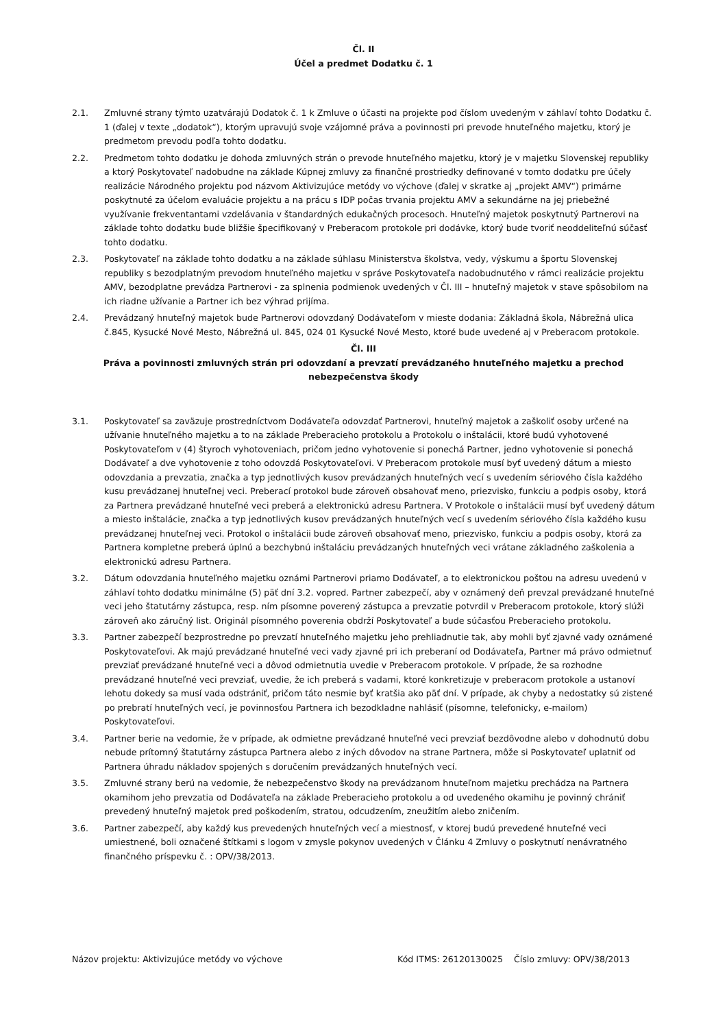Čl. II
Účel a predmet Dodatku č. 1
2.1. Zmluvné strany týmto uzatvárajú Dodatok č. 1 k Zmluve o účasti na projekte pod číslom uvedeným v záhlaví tohto Dodatku č. 1 (ďalej v texte „dodatok“), ktorým upravujú svoje vzájomné práva a povinnosti pri prevode hnuteľného majetku, ktorý je predmetom prevodu podľa tohto dodatku.
2.2. Predmetom tohto dodatku je dohoda zmluvných strán o prevode hnuteľného majetku, ktorý je v majetku Slovenskej republiky a ktorý Poskytovateľ nadobudne na základe Kúpnej zmluvy za finančné prostriedky definované v tomto dodatku pre účely realizácie Národného projektu pod názvom Aktivizujúce metódy vo výchove (ďalej v skratke aj „projekt AMV“) primárne poskytnuté za účelom evaluácie projektu a na prácu s IDP počas trvania projektu AMV a sekundárne na jej priebežné využívanie frekventantami vzdelávania v štandardných edukačných procesoch. Hnuteľný majetok poskytnutý Partnerovi na základe tohto dodatku bude bližšie špecifikovaný v Preberacom protokole pri dodávke, ktorý bude tvoriť neoddeliteľnú súčasť tohto dodatku.
2.3. Poskytovateľ na základe tohto dodatku a na základe súhlasu Ministerstva školstva, vedy, výskumu a športu Slovenskej republiky s bezodplatným prevodom hnuteľného majetku v správe Poskytovateľa nadobudnutého v rámci realizácie projektu AMV, bezodplatne prevádza Partnerovi - za splnenia podmienok uvedených v Čl. III – hnuteľný majetok v stave spôsobilom na ich riadne užívanie a Partner ich bez výhrad prijíma.
2.4. Prevádzaný hnuteľný majetok bude Partnerovi odovzdaný Dodávateľom v mieste dodania: Základná škola, Nábrežná ulica č.845, Kysucké Nové Mesto, Nábrežná ul. 845, 024 01 Kysucké Nové Mesto, ktoré bude uvedené aj v Preberacom protokole.
Čl. III
Práva a povinnosti zmluvných strán pri odovzdaní a prevzatí prevádzaného hnuteľného majetku a prechod nebezpečenstva škody
3.1. Poskytovateľ sa zaväzuje prostredníctvom Dodávateľa odovzdať Partnerovi, hnuteľný majetok a zaškoliť osoby určené na užívanie hnuteľného majetku a to na základe Preberacieho protokolu a Protokolu o inštalácii, ktoré budú vyhotovené Poskytovateľom v (4) štyroch vyhotoveniach, pričom jedno vyhotovenie si ponechá Partner, jedno vyhotovenie si ponechá Dodávateľ a dve vyhotovenie z toho odovzdá Poskytovateľovi. V Preberacom protokole musí byť uvedený dátum a miesto odovzdania a prevzatia, značka a typ jednotlivých kusov prevádzaných hnuteľných vecí s uvedením sériového čísla každého kusu prevádzanej hnuteľnej veci. Preberací protokol bude zároveň obsahovať meno, priezvisko, funkciu a podpis osoby, ktorá za Partnera prevádzané hnuteľné veci preberá a elektronickú adresu Partnera. V Protokole o inštalácii musí byť uvedený dátum a miesto inštalácie, značka a typ jednotlivých kusov prevádzaných hnuteľných vecí s uvedením sériového čísla každého kusu prevádzanej hnuteľnej veci. Protokol o inštalácii bude zároveň obsahovať meno, priezvisko, funkciu a podpis osoby, ktorá za Partnera kompletne preberá úplnú a bezchybnú inštaláciu prevádzaných hnuteľných veci vrátane základného zaškolenia a elektronickú adresu Partnera.
3.2. Dátum odovzdania hnuteľného majetku oznámi Partnerovi priamo Dodávateľ, a to elektronickou poštou na adresu uvedenú v záhlaví tohto dodatku minimálne (5) päť dní 3.2. vopred. Partner zabezpečí, aby v oznámený deň prevzal prevádzané hnuteľné veci jeho štatutárny zástupca, resp. ním písomne poverený zástupca a prevzatie potvrdil v Preberacom protokole, ktorý slúži zároveň ako záručný list. Originál písomného poverenia obdrží Poskytovateľ a bude súčasťou Preberacieho protokolu.
3.3. Partner zabezpečí bezprostredne po prevzatí hnuteľného majetku jeho prehliadnutie tak, aby mohli byť zjavné vady oznámené Poskytovateľovi. Ak majú prevádzané hnuteľné veci vady zjavné pri ich preberaní od Dodávateľa, Partner má právo odmietnuť prevziať prevádzané hnuteľné veci a dôvod odmietnutia uvedie v Preberacom protokole. V prípade, že sa rozhodne prevádzané hnuteľné veci prevziať, uvedie, že ich preberá s vadami, ktoré konkretizuje v preberacom protokole a ustanoví lehotu dokedy sa musí vada odstrániť, pričom táto nesmie byť kratšia ako päť dní. V prípade, ak chyby a nedostatky sú zistené po prebratí hnuteľných vecí, je povinnosťou Partnera ich bezodkladne nahlásiť (písomne, telefonicky, e-mailom) Poskytovateľovi.
3.4. Partner berie na vedomie, že v prípade, ak odmietne prevádzané hnuteľné veci prevziať bezdôvodne alebo v dohodnutú dobu nebude prítomný štatutárny zástupca Partnera alebo z iných dôvodov na strane Partnera, môže si Poskytovateľ uplatniť od Partnera úhradu nákladov spojených s doručením prevádzaných hnuteľných vecí.
3.5. Zmluvné strany berú na vedomie, že nebezpečenstvo škody na prevádzanom hnuteľnom majetku prechádza na Partnera okamihom jeho prevzatia od Dodávateľa na základe Preberacieho protokolu a od uvedeného okamihu je povinný chrániť prevedený hnuteľný majetok pred poškodením, stratou, odcudzením, zneužitím alebo zničením.
3.6. Partner zabezpečí, aby každý kus prevedených hnuteľných vecí a miestnosť, v ktorej budú prevedené hnuteľné veci umiestnené, boli označené štítkami s logom v zmysle pokynov uvedených v Článku 4 Zmluvy o poskytnutí nenávratného finančného príspevku č. : OPV/38/2013.
Názov projektu: Aktivizujúce metódy vo výchove Kód ITMS: 26120130025 Číslo zmluvy: OPV/38/2013